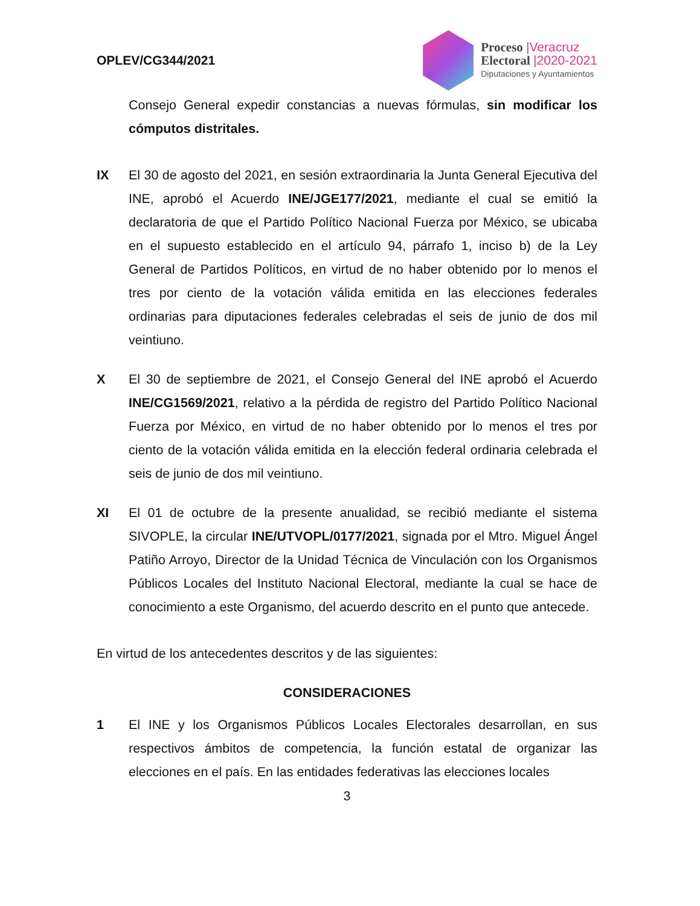OPLEV/CG344/2021
Proceso |Veracruz
Electoral |2020-2021
Diputaciones y Ayuntamientos
Consejo General expedir constancias a nuevas fórmulas, sin modificar los cómputos distritales.
IX El 30 de agosto del 2021, en sesión extraordinaria la Junta General Ejecutiva del INE, aprobó el Acuerdo INE/JGE177/2021, mediante el cual se emitió la declaratoria de que el Partido Político Nacional Fuerza por México, se ubicaba en el supuesto establecido en el artículo 94, párrafo 1, inciso b) de la Ley General de Partidos Políticos, en virtud de no haber obtenido por lo menos el tres por ciento de la votación válida emitida en las elecciones federales ordinarias para diputaciones federales celebradas el seis de junio de dos mil veintiuno.
X El 30 de septiembre de 2021, el Consejo General del INE aprobó el Acuerdo INE/CG1569/2021, relativo a la pérdida de registro del Partido Político Nacional Fuerza por México, en virtud de no haber obtenido por lo menos el tres por ciento de la votación válida emitida en la elección federal ordinaria celebrada el seis de junio de dos mil veintiuno.
XI El 01 de octubre de la presente anualidad, se recibió mediante el sistema SIVOPLE, la circular INE/UTVOPL/0177/2021, signada por el Mtro. Miguel Ángel Patiño Arroyo, Director de la Unidad Técnica de Vinculación con los Organismos Públicos Locales del Instituto Nacional Electoral, mediante la cual se hace de conocimiento a este Organismo, del acuerdo descrito en el punto que antecede.
En virtud de los antecedentes descritos y de las siguientes:
CONSIDERACIONES
1 El INE y los Organismos Públicos Locales Electorales desarrollan, en sus respectivos ámbitos de competencia, la función estatal de organizar las elecciones en el país. En las entidades federativas las elecciones locales
3